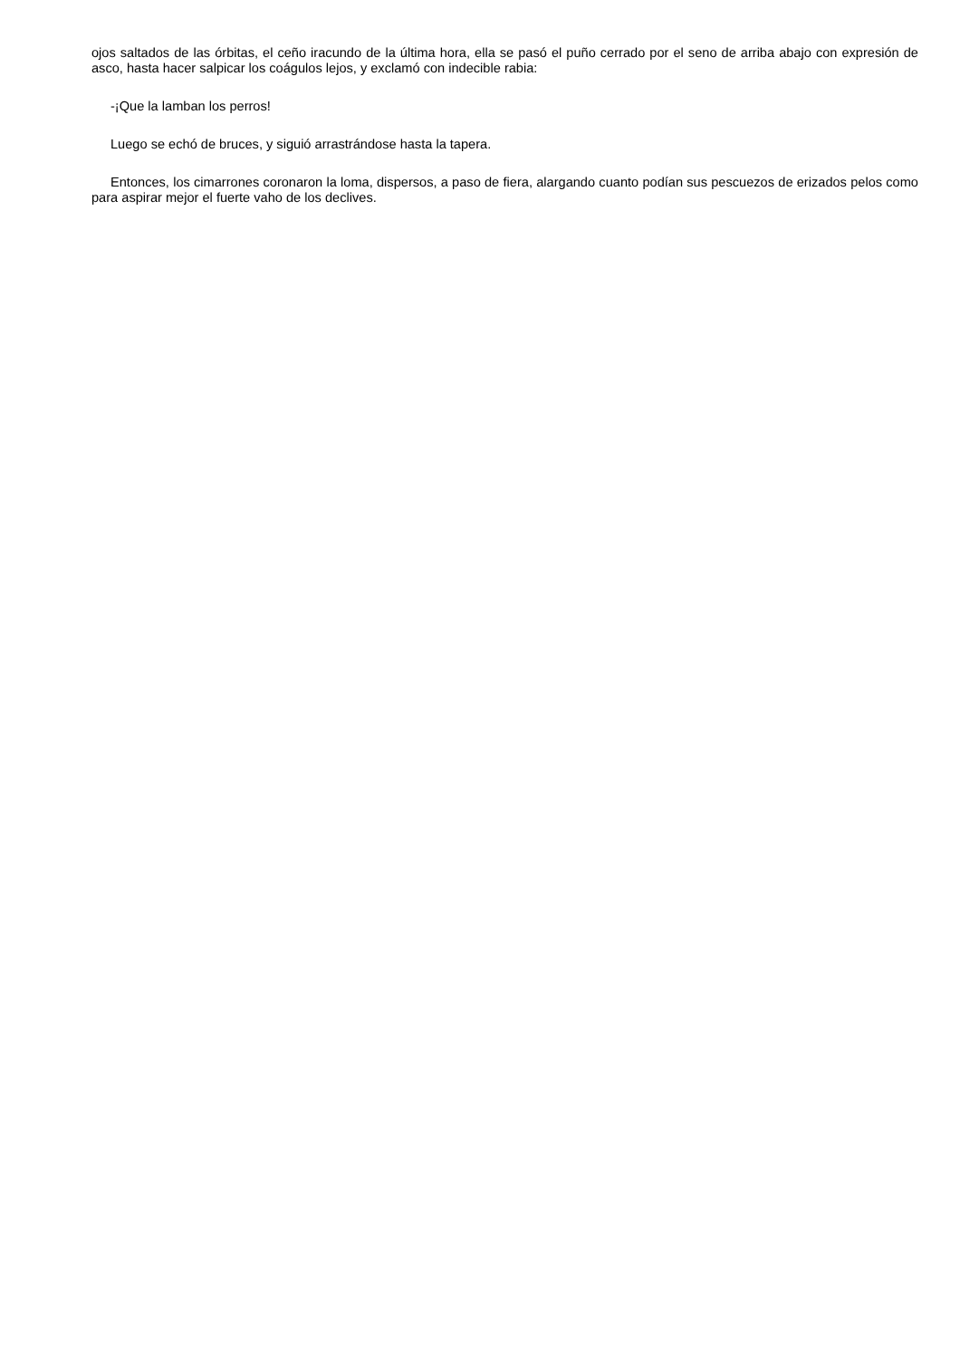ojos saltados de las órbitas, el ceño iracundo de la última hora, ella se pasó el puño cerrado por el seno de arriba abajo con expresión de asco, hasta hacer salpicar los coágulos lejos, y exclamó con indecible rabia:
-¡Que la lamban los perros!
Luego se echó de bruces, y siguió arrastrándose hasta la tapera.
Entonces, los cimarrones coronaron la loma, dispersos, a paso de fiera, alargando cuanto podían sus pescuezos de erizados pelos como para aspirar mejor el fuerte vaho de los declives.